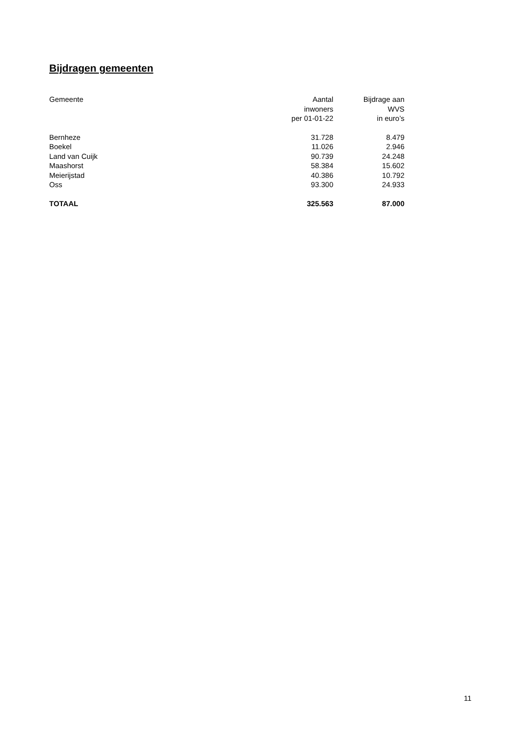Bijdragen gemeenten
| Gemeente | Aantal inwoners per 01-01-22 | Bijdrage aan WVS in euro’s |
| --- | --- | --- |
| Bernheze | 31.728 | 8.479 |
| Boekel | 11.026 | 2.946 |
| Land van Cuijk | 90.739 | 24.248 |
| Maashorst | 58.384 | 15.602 |
| Meierijstad | 40.386 | 10.792 |
| Oss | 93.300 | 24.933 |
| TOTAAL | 325.563 | 87.000 |
11